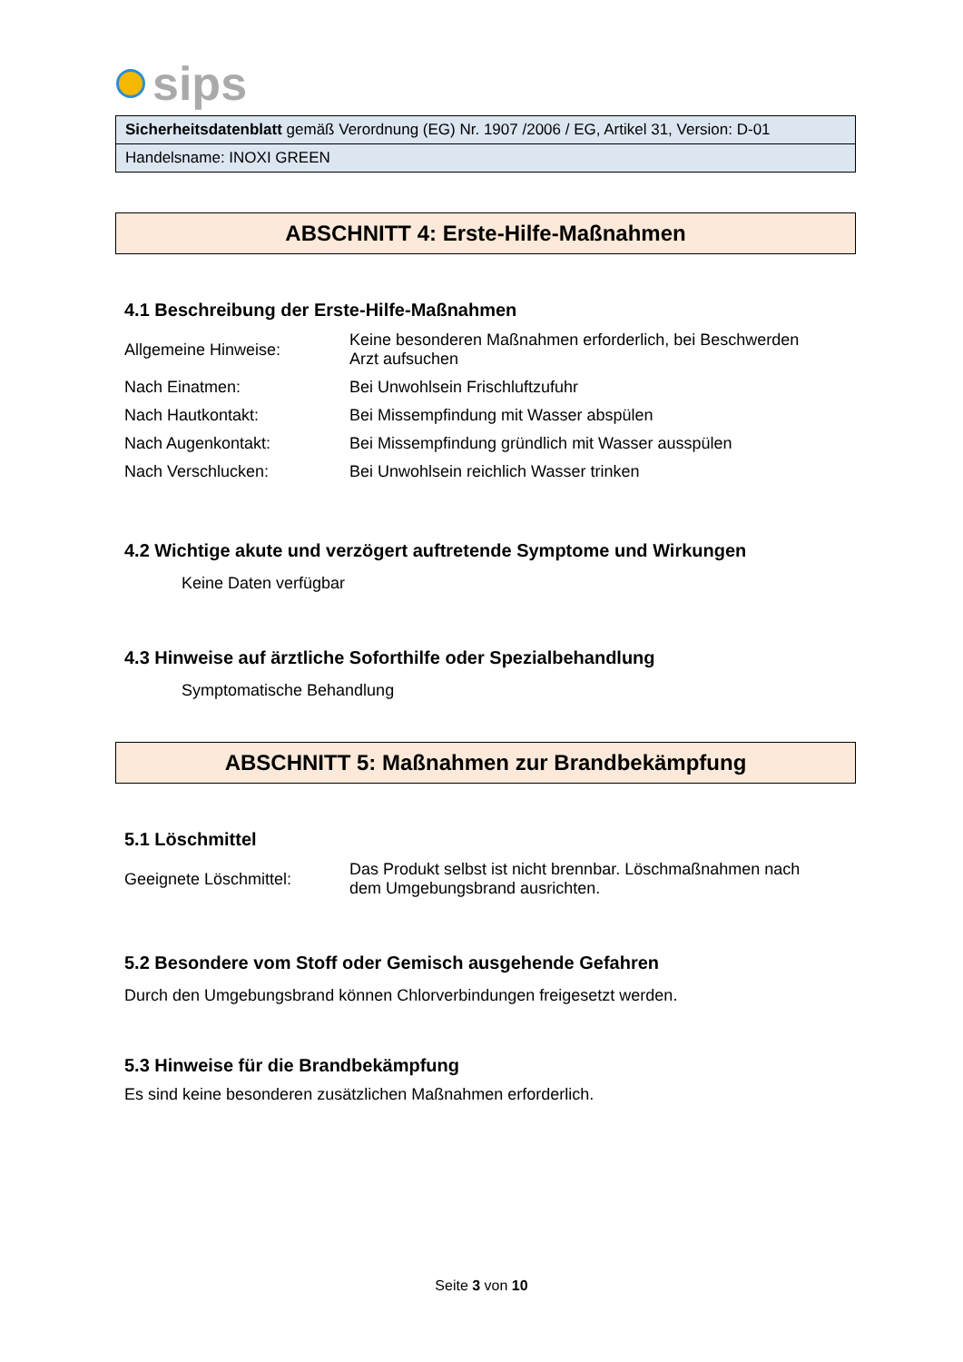sips
| Sicherheitsdatenblatt gemäß Verordnung (EG) Nr. 1907 /2006 / EG, Artikel 31, Version: D-01 |
| Handelsname: INOXI GREEN |
ABSCHNITT 4: Erste-Hilfe-Maßnahmen
4.1 Beschreibung der Erste-Hilfe-Maßnahmen
| Allgemeine Hinweise: | Keine besonderen Maßnahmen erforderlich, bei Beschwerden Arzt aufsuchen |
| Nach Einatmen: | Bei Unwohlsein Frischluftzufuhr |
| Nach Hautkontakt: | Bei Missempfindung mit Wasser abspülen |
| Nach Augenkontakt: | Bei Missempfindung gründlich mit Wasser ausspülen |
| Nach Verschlucken: | Bei Unwohlsein reichlich Wasser trinken |
4.2 Wichtige akute und verzögert auftretende Symptome und Wirkungen
Keine Daten verfügbar
4.3 Hinweise auf ärztliche Soforthilfe oder Spezialbehandlung
Symptomatische Behandlung
ABSCHNITT 5: Maßnahmen zur Brandbekämpfung
5.1 Löschmittel
| Geeignete Löschmittel: | Das Produkt selbst ist nicht brennbar. Löschmaßnahmen nach dem Umgebungsbrand ausrichten. |
5.2 Besondere vom Stoff oder Gemisch ausgehende Gefahren
Durch den Umgebungsbrand können Chlorverbindungen freigesetzt werden.
5.3 Hinweise für die Brandbekämpfung
Es sind keine besonderen zusätzlichen Maßnahmen erforderlich.
Seite 3 von 10